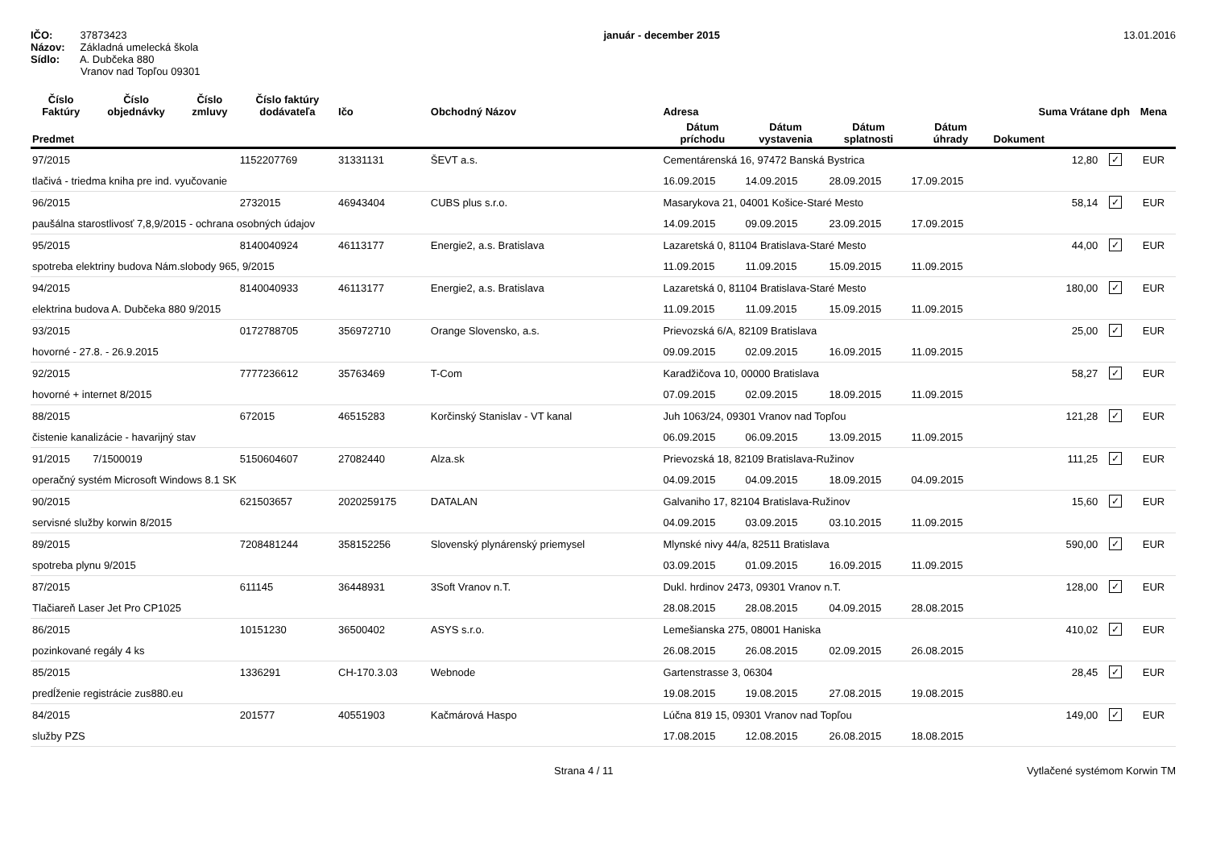IČO: 37873423
Názov: Základná umelecká škola
Sídlo: A. Dubčeka 880
Vranov nad Topľou 09301
január - december 2015 13.01.2016
| Číslo Faktúry | Číslo objednávky | Číslo zmluvy | Číslo faktúry dodávateľa | Ičo | Obchodný Názov | Adresa | | | | Suma Vrátane dph | | Mena |
| --- | --- | --- | --- | --- | --- | --- | --- | --- | --- | --- | --- | --- |
| Predmet | | | | | | Dátum príchodu | Dátum vystavenia | Dátum splatnosti | Dátum úhrady | Dokument | | |
| 97/2015 | | | 1152207769 | 31331131 | ŠEVT a.s. | Cementárenská 16, 97472 Banská Bystrica | | | | 12,80 | ✓ | EUR |
| tlačivá - triedma kniha pre ind. vyučovanie | | | | | | 16.09.2015 | 14.09.2015 | 28.09.2015 | 17.09.2015 | | | |
| 96/2015 | | | 2732015 | 46943404 | CUBS plus s.r.o. | Masarykova 21, 04001 Košice-Staré Mesto | | | | 58,14 | ✓ | EUR |
| paušálna starostlivosť 7,8,9/2015 - ochrana osobných údajov | | | | | | 14.09.2015 | 09.09.2015 | 23.09.2015 | 17.09.2015 | | | |
| 95/2015 | | | 8140040924 | 46113177 | Energie2, a.s. Bratislava | Lazaretská 0, 81104 Bratislava-Staré Mesto | | | | 44,00 | ✓ | EUR |
| spotreba elektriny budova Nám.slobody 965, 9/2015 | | | | | | 11.09.2015 | 11.09.2015 | 15.09.2015 | 11.09.2015 | | | |
| 94/2015 | | | 8140040933 | 46113177 | Energie2, a.s. Bratislava | Lazaretská 0, 81104 Bratislava-Staré Mesto | | | | 180,00 | ✓ | EUR |
| elektrina budova A. Dubčeka 880 9/2015 | | | | | | 11.09.2015 | 11.09.2015 | 15.09.2015 | 11.09.2015 | | | |
| 93/2015 | | | 0172788705 | 356972710 | Orange Slovensko, a.s. | Prievozská 6/A, 82109 Bratislava | | | | 25,00 | ✓ | EUR |
| hovorné - 27.8. - 26.9.2015 | | | | | | 09.09.2015 | 02.09.2015 | 16.09.2015 | 11.09.2015 | | | |
| 92/2015 | | | 7777236612 | 35763469 | T-Com | Karadžičova 10, 00000 Bratislava | | | | 58,27 | ✓ | EUR |
| hovorné + internet 8/2015 | | | | | | 07.09.2015 | 02.09.2015 | 18.09.2015 | 11.09.2015 | | | |
| 88/2015 | | | 672015 | 46515283 | Korčinský Stanislav - VT kanal | Juh 1063/24, 09301 Vranov nad Topľou | | | | 121,28 | ✓ | EUR |
| čistenie kanalizácie - havarijný stav | | | | | | 06.09.2015 | 06.09.2015 | 13.09.2015 | 11.09.2015 | | | |
| 91/2015 | 7/1500019 | | 5150604607 | 27082440 | Alza.sk | Prievozská 18, 82109 Bratislava-Ružinov | | | | 111,25 | ✓ | EUR |
| operačný systém Microsoft Windows 8.1 SK | | | | | | 04.09.2015 | 04.09.2015 | 18.09.2015 | 04.09.2015 | | | |
| 90/2015 | | | 621503657 | 2020259175 | DATALAN | Galvaniho 17, 82104 Bratislava-Ružinov | | | | 15,60 | ✓ | EUR |
| servisné služby korwin 8/2015 | | | | | | 04.09.2015 | 03.09.2015 | 03.10.2015 | 11.09.2015 | | | |
| 89/2015 | | | 7208481244 | 358152256 | Slovenský plynárenský priemysel | Mlynské nivy 44/a, 82511 Bratislava | | | | 590,00 | ✓ | EUR |
| spotreba plynu 9/2015 | | | | | | 03.09.2015 | 01.09.2015 | 16.09.2015 | 11.09.2015 | | | |
| 87/2015 | | | 611145 | 36448931 | 3Soft Vranov n.T. | Dukl. hrdinov 2473, 09301 Vranov n.T. | | | | 128,00 | ✓ | EUR |
| Tlačiareň Laser Jet Pro CP1025 | | | | | | 28.08.2015 | 28.08.2015 | 04.09.2015 | 28.08.2015 | | | |
| 86/2015 | | | 10151230 | 36500402 | ASYS s.r.o. | Lemešianska 275, 08001 Haniska | | | | 410,02 | ✓ | EUR |
| pozinkované regály 4 ks | | | | | | 26.08.2015 | 26.08.2015 | 02.09.2015 | 26.08.2015 | | | |
| 85/2015 | | | 1336291 | CH-170.3.03 | Webnode | Gartenstrasse 3, 06304 | | | | 28,45 | ✓ | EUR |
| predĺženie registrácie zus880.eu | | | | | | 19.08.2015 | 19.08.2015 | 27.08.2015 | 19.08.2015 | | | |
| 84/2015 | | | 201577 | 40551903 | Kačmárová Haspo | Lúčna 819 15, 09301 Vranov nad Topľou | | | | 149,00 | ✓ | EUR |
| služby PZS | | | | | | 17.08.2015 | 12.08.2015 | 26.08.2015 | 18.08.2015 | | | |
Strana 4 / 11 Vytlačené systémom Korwin TM